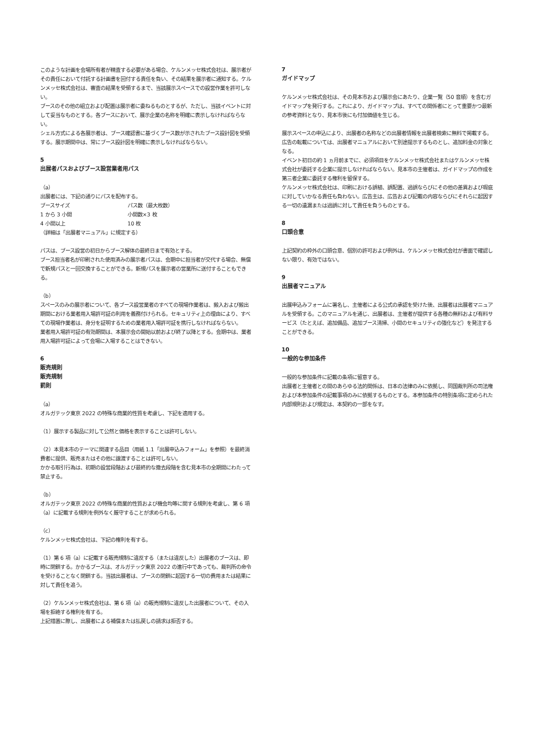このような計画を会場所有者が精査する必要がある場合、ケルンメッセ株式会社は、展示者がその責任において付託する計画書を回付する責任を負い、その結果を展示者に通知する。ケルンメッセ株式会社は、審査の結果を受領するまで、当該展示スペースでの設営作業を許可しない。
ブースのその他の組立および配置は展示者に委ねるものとするが、ただし、当該イベントに対して妥当なものとする。各ブースにおいて、展示企業の名称を明確に表示しなければならない。
シェル方式による各展示者は、ブース確認書に基づくブース数が示されたブース設計図を受領する。展示期間中は、常にブース設計図を明確に表示しなければならない。
5
出展者パスおよびブース設営業者用パス
（a）
出展者には、下記の通りにパスを配布する。
| ブースサイズ | パス数（最大枚数） |
| 1 から 3 小間 | 小間数×3 枚 |
| 4 小間以上 | 10 枚 |
（詳細は「出展者マニュアル」に規定する）
パスは、ブース設営の初日からブース解体の最終日まで有効とする。
ブース担当者名が印刷された使用済みの展示者パスは、会期中に担当者が交代する場合、無償で新規パスと一回交換することができる。新規パスを展示者の営業所に送付することもできる。
（b）
スペースのみの展示者について、各ブース設営業者のすべての現場作業者は、搬入および搬出期間における業者用入場許可証の利用を義務付けられる。セキュリティ上の理由により、すべての現場作業者は、身分を証明するための業者用入場許可証を携行しなければならない。
業者用入場許可証の有効期間は、本展示会の開始以前および終了以降とする。会期中は、業者用入場許可証によって会場に入場することはできない。
6
販売規則
販売規制
罰則
（a）
オルガテック東京 2022 の特殊な商業的性質を考慮し、下記を適用する。
（1）展示する製品に対して公然と価格を表示することは許可しない。
（2）本見本市のテーマに関連する品目（用紙 1.1「出展申込みフォーム」を参照）を最終消費者に提供、販売またはその他に譲渡することは許可しない。
かかる取引行為は、初期の設営段階および最終的な撤去段階を含む見本市の全期間にわたって禁止する。
（b）
オルガテック東京 2022 の特殊な商業的性質および機会均等に関する規則を考慮し、第 6 項（a）に記載する規則を例外なく厳守することが求められる。
（c）
ケルンメッセ株式会社は、下記の権利を有する。
（1）第 6 項（a）に記載する販売規制に違反する（または違反した）出展者のブースは、即時に閉鎖する。かかるブースは、オルガテック東京 2022 の進行中であっても、裁判所の命令を受けることなく閉鎖する。当該出展者は、ブースの閉鎖に起因する一切の費用または結果に対して責任を追う。
（2）ケルンメッセ株式会社は、第 6 項（a）の販売規制に違反した出展者について、その入場を拒絶する権利を有する。
上記措置に際し、出展者による補償または払戻しの請求は拒否する。
7
ガイドマップ
ケルンメッセ株式会社は、その見本市および展示会にあたり、企業一覧（50 音順）を含むガイドマップを発行する。これにより、ガイドマップは、すべての関係者にとって重要かつ最新の参考資料となり、見本市後にも付加価値を生じる。
展示スペースの申込により、出展者の名称などの出展者情報を出展者検索に無料で掲載する。広告の転載については、出展者マニュアルにおいて別途提示するものとし、追加料金の対象となる。
イベント初日の約 1 ヵ月前までに、必須項目をケルンメッセ株式会社またはケルンメッセ株式会社が委託する企業に提示しなければならない。見本市の主催者は、ガイドマップの作成を第三者企業に委託する権利を留保する。
ケルンメッセ株式会社は、印刷における誤植、誤配置、過誤ならびにその他の差異および瑕疵に対していかなる責任も負わない。広告主は、広告および記載の内容ならびにそれらに起因する一切の遺漏または過誤に対して責任を負うものとする。
8
口頭合意
上記契約の枠外の口頭合意、個別の許可および例外は、ケルンメッセ株式会社が書面で確認しない限り、有効ではない。
9
出展者マニュアル
出展申込みフォームに署名し、主催者による公式の承認を受けた後、出展者は出展者マニュアルを受領する。このマニュアルを通じ、出展者は、主催者が提供する各種の無料および有料サービス（たとえば、追加備品、追加ブース清掃、小間のセキュリティの強化など）を発注することができる。
10
一般的な参加条件
一般的な参加条件に記載の条項に留意する。
出展者と主催者との間のあらゆる法的関係は、日本の法律のみに依拠し、同国裁判所の司法権および本参加条件の記載事項のみに依拠するものとする。本参加条件の特別条項に定められた内部規則および規定は、本契約の一部をなす。